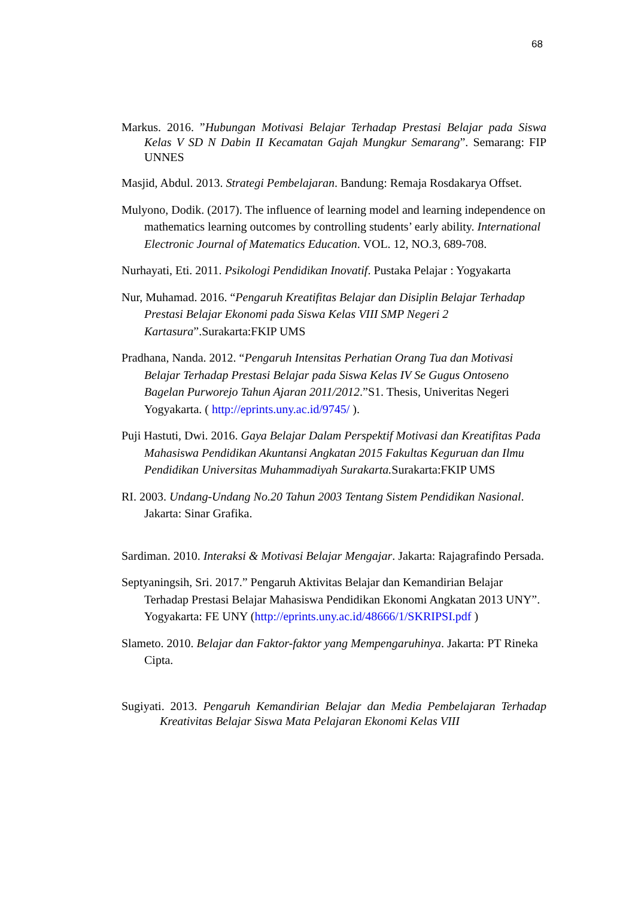68
Markus. 2016. ”Hubungan Motivasi Belajar Terhadap Prestasi Belajar pada Siswa Kelas V SD N Dabin II Kecamatan Gajah Mungkur Semarang”. Semarang: FIP UNNES
Masjid, Abdul. 2013. Strategi Pembelajaran. Bandung: Remaja Rosdakarya Offset.
Mulyono, Dodik. (2017). The influence of learning model and learning independence on mathematics learning outcomes by controlling students’ early ability. International Electronic Journal of Matematics Education. VOL. 12, NO.3, 689-708.
Nurhayati, Eti. 2011. Psikologi Pendidikan Inovatif. Pustaka Pelajar : Yogyakarta
Nur, Muhamad. 2016. “Pengaruh Kreatifitas Belajar dan Disiplin Belajar Terhadap Prestasi Belajar Ekonomi pada Siswa Kelas VIII SMP Negeri 2 Kartasura”.Surakarta:FKIP UMS
Pradhana, Nanda. 2012. “Pengaruh Intensitas Perhatian Orang Tua dan Motivasi Belajar Terhadap Prestasi Belajar pada Siswa Kelas IV Se Gugus Ontoseno Bagelan Purworejo Tahun Ajaran 2011/2012.”S1. Thesis, Univeritas Negeri Yogyakarta. ( http://eprints.uny.ac.id/9745/ ).
Puji Hastuti, Dwi. 2016. Gaya Belajar Dalam Perspektif Motivasi dan Kreatifitas Pada Mahasiswa Pendidikan Akuntansi Angkatan 2015 Fakultas Keguruan dan Ilmu Pendidikan Universitas Muhammadiyah Surakarta. Surakarta:FKIP UMS
RI. 2003. Undang-Undang No.20 Tahun 2003 Tentang Sistem Pendidikan Nasional. Jakarta: Sinar Grafika.
Sardiman. 2010. Interaksi & Motivasi Belajar Mengajar. Jakarta: Rajagrafindo Persada.
Septyaningsih, Sri. 2017.” Pengaruh Aktivitas Belajar dan Kemandirian Belajar Terhadap Prestasi Belajar Mahasiswa Pendidikan Ekonomi Angkatan 2013 UNY”. Yogyakarta: FE UNY (http://eprints.uny.ac.id/48666/1/SKRIPSI.pdf )
Slameto. 2010. Belajar dan Faktor-faktor yang Mempengaruhinya. Jakarta: PT Rineka Cipta.
Sugiyati. 2013. Pengaruh Kemandirian Belajar dan Media Pembelajaran Terhadap Kreativitas Belajar Siswa Mata Pelajaran Ekonomi Kelas VIII